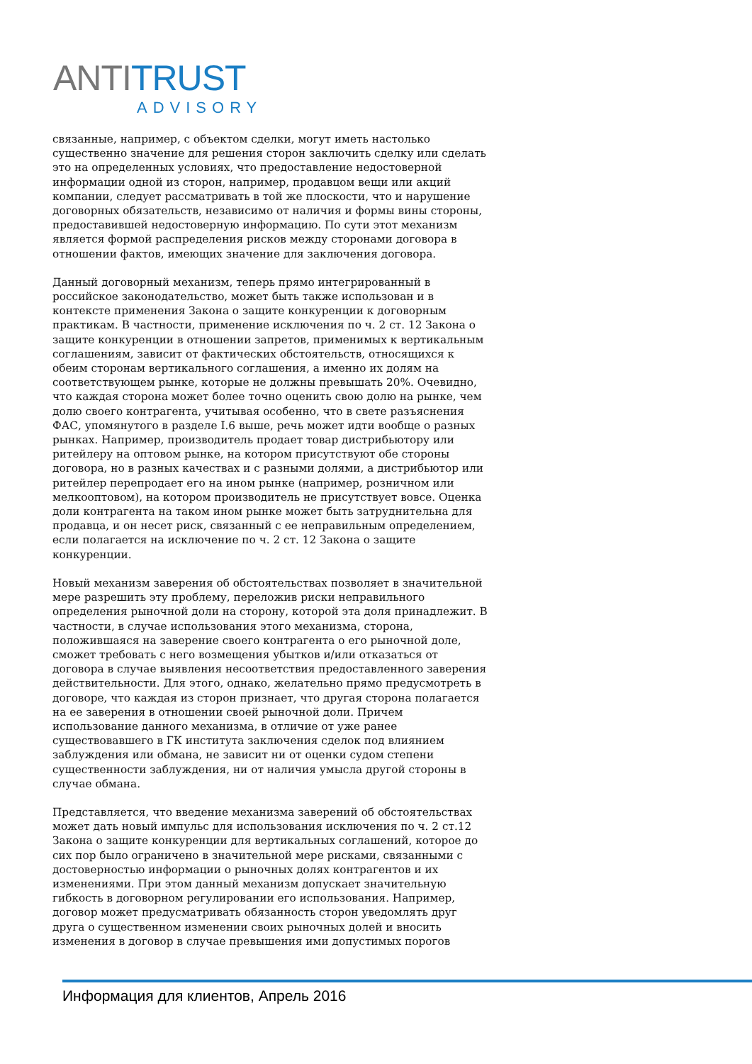ANTI TRUST
ADVISORY
связанные, например, с объектом сделки, могут иметь настолько существенно значение для решения сторон заключить сделку или сделать это на определенных условиях, что предоставление недостоверной информации одной из сторон, например, продавцом вещи или акций компании, следует рассматривать в той же плоскости, что и нарушение договорных обязательств, независимо от наличия и формы вины стороны, предоставившей недостоверную информацию. По сути этот механизм является формой распределения рисков между сторонами договора в отношении фактов, имеющих значение для заключения договора.
Данный договорный механизм, теперь прямо интегрированный в российское законодательство, может быть также использован и в контексте применения Закона о защите конкуренции к договорным практикам. В частности, применение исключения по ч. 2 ст. 12 Закона о защите конкуренции в отношении запретов, применимых к вертикальным соглашениям, зависит от фактических обстоятельств, относящихся к обеим сторонам вертикального соглашения, а именно их долям на соответствующем рынке, которые не должны превышать 20%. Очевидно, что каждая сторона может более точно оценить свою долю на рынке, чем долю своего контрагента, учитывая особенно, что в свете разъяснения ФАС, упомянутого в разделе I.6 выше, речь может идти вообще о разных рынках. Например, производитель продает товар дистрибьютору или ритейлеру на оптовом рынке, на котором присутствуют обе стороны договора, но в разных качествах и с разными долями, а дистрибьютор или ритейлер перепродает его на ином рынке (например, розничном или мелкооптовом), на котором производитель не присутствует вовсе. Оценка доли контрагента на таком ином рынке может быть затруднительна для продавца, и он несет риск, связанный с ее неправильным определением, если полагается на исключение по ч. 2 ст. 12 Закона о защите конкуренции.
Новый механизм заверения об обстоятельствах позволяет в значительной мере разрешить эту проблему, переложив риски неправильного определения рыночной доли на сторону, которой эта доля принадлежит. В частности, в случае использования этого механизма, сторона, положившаяся на заверение своего контрагента о его рыночной доле, сможет требовать с него возмещения убытков и/или отказаться от договора в случае выявления несоответствия предоставленного заверения действительности. Для этого, однако, желательно прямо предусмотреть в договоре, что каждая из сторон признает, что другая сторона полагается на ее заверения в отношении своей рыночной доли. Причем использование данного механизма, в отличие от уже ранее существовавшего в ГК института заключения сделок под влиянием заблуждения или обмана, не зависит ни от оценки судом степени существенности заблуждения, ни от наличия умысла другой стороны в случае обмана.
Представляется, что введение механизма заверений об обстоятельствах может дать новый импульс для использования исключения по ч. 2 ст.12 Закона о защите конкуренции для вертикальных соглашений, которое до сих пор было ограничено в значительной мере рисками, связанными с достоверностью информации о рыночных долях контрагентов и их изменениями. При этом данный механизм допускает значительную гибкость в договорном регулировании его использования. Например, договор может предусматривать обязанность сторон уведомлять друг друга о существенном изменении своих рыночных долей и вносить изменения в договор в случае превышения ими допустимых порогов
Информация для клиентов, Апрель 2016